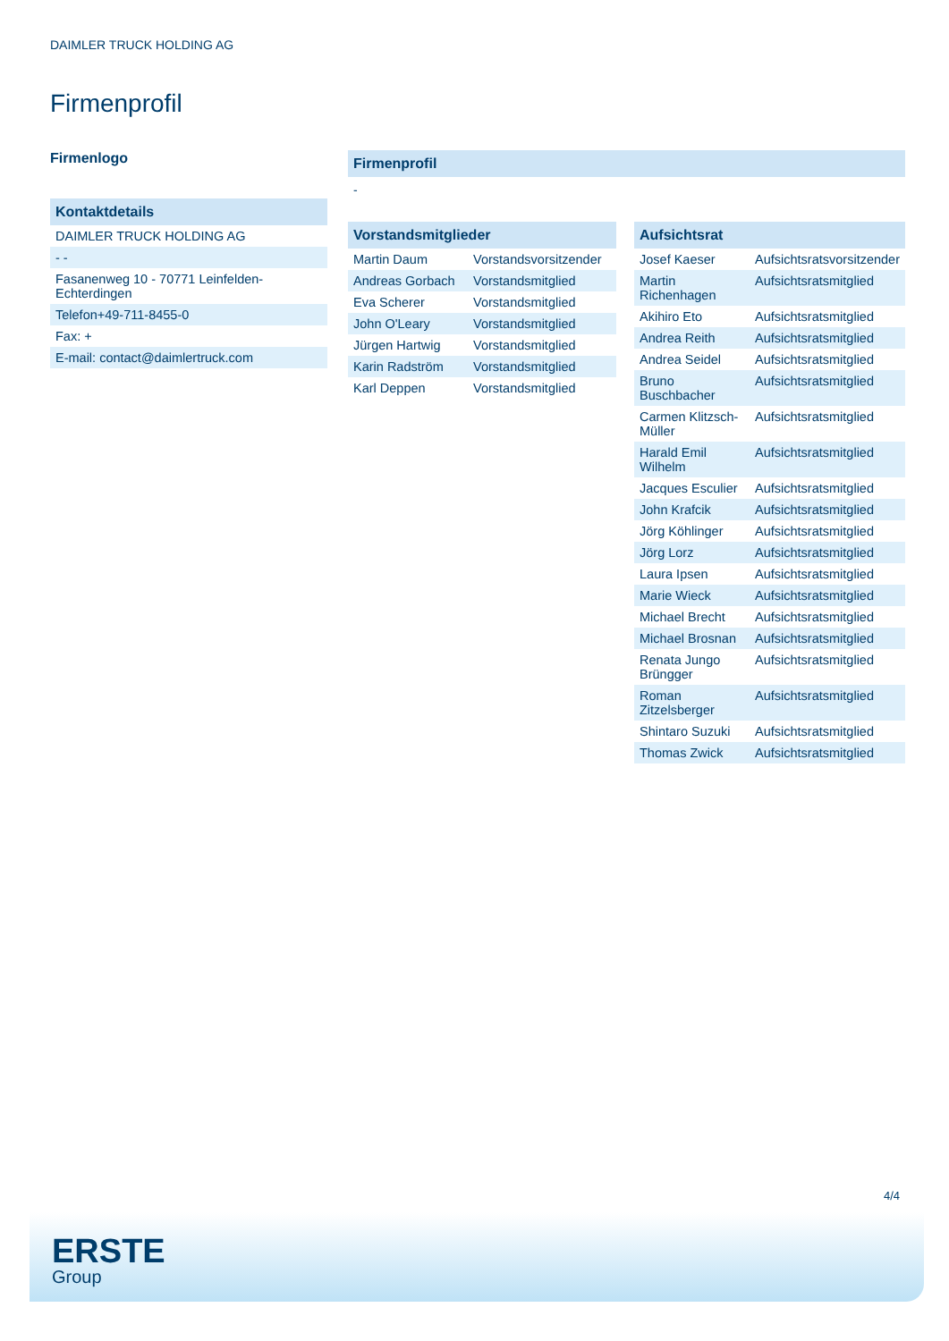DAIMLER TRUCK HOLDING AG
Firmenprofil
Firmenlogo
Kontaktdetails
| DAIMLER TRUCK HOLDING AG |
| - - |
| Fasanenweg 10 - 70771 Leinfelden-Echterdingen |
| Telefon+49-711-8455-0 |
| Fax: + |
| E-mail: contact@daimlertruck.com |
Firmenprofil
-
Vorstandsmitglieder
| Martin Daum | Vorstandsvorsitzender |
| Andreas Gorbach | Vorstandsmitglied |
| Eva Scherer | Vorstandsmitglied |
| John O'Leary | Vorstandsmitglied |
| Jürgen Hartwig | Vorstandsmitglied |
| Karin Radström | Vorstandsmitglied |
| Karl Deppen | Vorstandsmitglied |
Aufsichtsrat
| Josef Kaeser | Aufsichtsratsvorsitzender |
| Martin Richenhagen | Aufsichtsratsmitglied |
| Akihiro Eto | Aufsichtsratsmitglied |
| Andrea Reith | Aufsichtsratsmitglied |
| Andrea Seidel | Aufsichtsratsmitglied |
| Bruno Buschbacher | Aufsichtsratsmitglied |
| Carmen Klitzsch-Müller | Aufsichtsratsmitglied |
| Harald Emil Wilhelm | Aufsichtsratsmitglied |
| Jacques Esculier | Aufsichtsratsmitglied |
| John Krafcik | Aufsichtsratsmitglied |
| Jörg Köhlinger | Aufsichtsratsmitglied |
| Jörg Lorz | Aufsichtsratsmitglied |
| Laura Ipsen | Aufsichtsratsmitglied |
| Marie Wieck | Aufsichtsratsmitglied |
| Michael Brecht | Aufsichtsratsmitglied |
| Michael Brosnan | Aufsichtsratsmitglied |
| Renata Jungo Brüngger | Aufsichtsratsmitglied |
| Roman Zitzelsberger | Aufsichtsratsmitglied |
| Shintaro Suzuki | Aufsichtsratsmitglied |
| Thomas Zwick | Aufsichtsratsmitglied |
4/4
ERSTE
Group